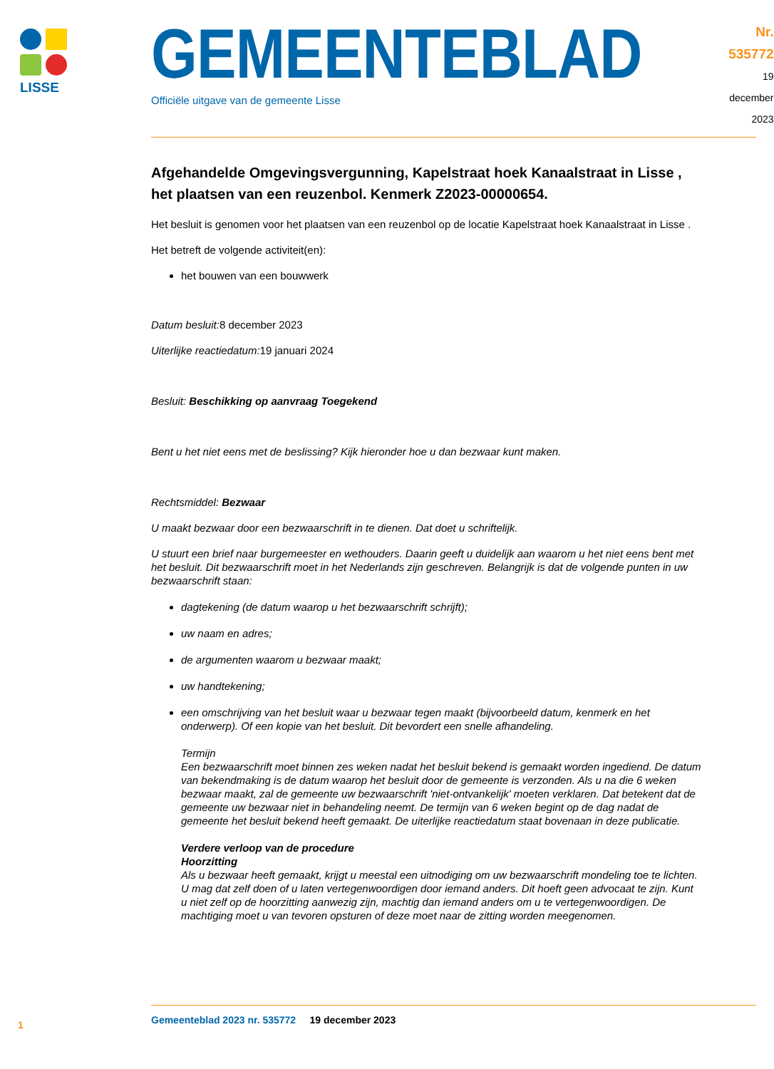LISSE
GEMEENTEBLAD
Officiële uitgave van de gemeente Lisse
Nr. 535772
19 december
2023
Afgehandelde Omgevingsvergunning, Kapelstraat hoek Kanaalstraat in Lisse , het plaatsen van een reuzenbol. Kenmerk Z2023-00000654.
Het besluit is genomen voor het plaatsen van een reuzenbol op de locatie Kapelstraat hoek Kanaalstraat in Lisse .
Het betreft de volgende activiteit(en):
het bouwen van een bouwwerk
Datum besluit: 8 december 2023
Uiterlijke reactiedatum: 19 januari 2024
Besluit: Beschikking op aanvraag Toegekend
Bent u het niet eens met de beslissing? Kijk hieronder hoe u dan bezwaar kunt maken.
Rechtsmiddel: Bezwaar
U maakt bezwaar door een bezwaarschrift in te dienen. Dat doet u schriftelijk.
U stuurt een brief naar burgemeester en wethouders. Daarin geeft u duidelijk aan waarom u het niet eens bent met het besluit. Dit bezwaarschrift moet in het Nederlands zijn geschreven. Belangrijk is dat de volgende punten in uw bezwaarschrift staan:
dagtekening (de datum waarop u het bezwaarschrift schrijft);
uw naam en adres;
de argumenten waarom u bezwaar maakt;
uw handtekening;
een omschrijving van het besluit waar u bezwaar tegen maakt (bijvoorbeeld datum, kenmerk en het onderwerp). Of een kopie van het besluit. Dit bevordert een snelle afhandeling.
Termijn
Een bezwaarschrift moet binnen zes weken nadat het besluit bekend is gemaakt worden ingediend. De datum van bekendmaking is de datum waarop het besluit door de gemeente is verzonden. Als u na die 6 weken bezwaar maakt, zal de gemeente uw bezwaarschrift 'niet-ontvankelijk' moeten verklaren. Dat betekent dat de gemeente uw bezwaar niet in behandeling neemt. De termijn van 6 weken begint op de dag nadat de gemeente het besluit bekend heeft gemaakt. De uiterlijke reactiedatum staat bovenaan in deze publicatie.
Verdere verloop van de procedure
Hoorzitting
Als u bezwaar heeft gemaakt, krijgt u meestal een uitnodiging om uw bezwaarschrift mondeling toe te lichten. U mag dat zelf doen of u laten vertegenwoordigen door iemand anders. Dit hoeft geen advocaat te zijn. Kunt u niet zelf op de hoorzitting aanwezig zijn, machtig dan iemand anders om u te vertegenwoordigen. De machtiging moet u van tevoren opsturen of deze moet naar de zitting worden meegenomen.
1
Gemeenteblad 2023 nr. 535772 19 december 2023